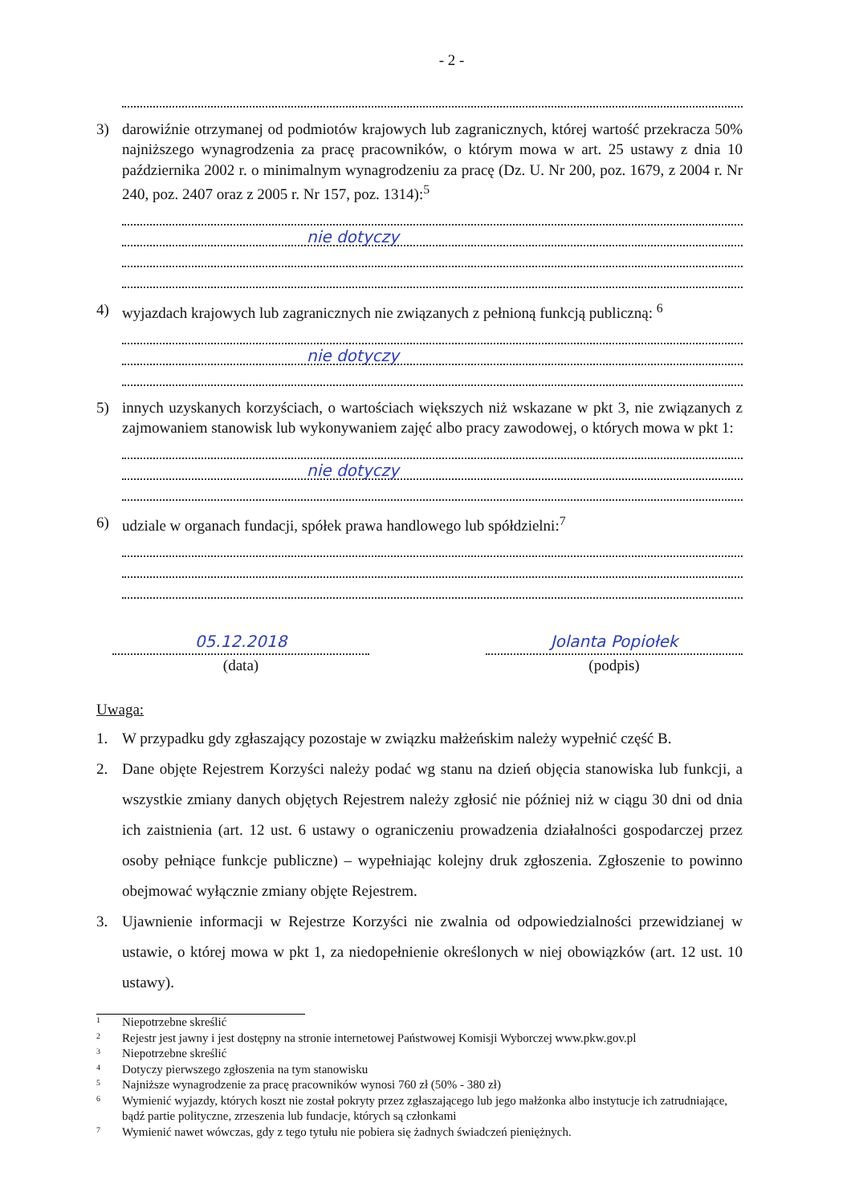- 2 -
3) darowiźnie otrzymanej od podmiotów krajowych lub zagranicznych, której wartość przekracza 50% najniższego wynagrodzenia za pracę pracowników, o którym mowa w art. 25 ustawy z dnia 10 października 2002 r. o minimalnym wynagrodzeniu za pracę (Dz. U. Nr 200, poz. 1679, z 2004 r. Nr 240, poz. 2407 oraz z 2005 r. Nr 157, poz. 1314):<sup>5</sup>
nie dotyczy
4) wyjazdach krajowych lub zagranicznych nie związanych z pełnioną funkcją publiczną: <sup>6</sup>
nie dotyczy
5) innych uzyskanych korzyściach, o wartościach większych niż wskazane w pkt 3, nie związanych z zajmowaniem stanowisk lub wykonywaniem zajęć albo pracy zawodowej, o których mowa w pkt 1:
nie dotyczy
6) udziale w organach fundacji, spółek prawa handlowego lub spółdzielni:<sup>7</sup>
05.12.2018
(data)
Jolanta Popiołek
(podpis)
Uwaga:
1. W przypadku gdy zgłaszający pozostaje w związku małżeńskim należy wypełnić część B.
2. Dane objęte Rejestrem Korzyści należy podać wg stanu na dzień objęcia stanowiska lub funkcji, a wszystkie zmiany danych objętych Rejestrem należy zgłosić nie później niż w ciągu 30 dni od dnia ich zaistnienia (art. 12 ust. 6 ustawy o ograniczeniu prowadzenia działalności gospodarczej przez osoby pełniące funkcje publiczne) – wypełniając kolejny druk zgłoszenia. Zgłoszenie to powinno obejmować wyłącznie zmiany objęte Rejestrem.
3. Ujawnienie informacji w Rejestrze Korzyści nie zwalnia od odpowiedzialności przewidzianej w ustawie, o której mowa w pkt 1, za niedopełnienie określonych w niej obowiązków (art. 12 ust. 10 ustawy).
<sup>1</sup> Niepotrzebne skreślić
<sup>2</sup> Rejestr jest jawny i jest dostępny na stronie internetowej Państwowej Komisji Wyborczej www.pkw.gov.pl
<sup>3</sup> Niepotrzebne skreślić
<sup>4</sup> Dotyczy pierwszego zgłoszenia na tym stanowisku
<sup>5</sup> Najniższe wynagrodzenie za pracę pracowników wynosi 760 zł (50% - 380 zł)
<sup>6</sup> Wymienić wyjazdy, których koszt nie został pokryty przez zgłaszającego lub jego małżonka albo instytucje ich zatrudniające, bądź partie polityczne, zrzeszenia lub fundacje, których są członkami
<sup>7</sup> Wymienić nawet wówczas, gdy z tego tytułu nie pobiera się żadnych świadczeń pieniężnych.